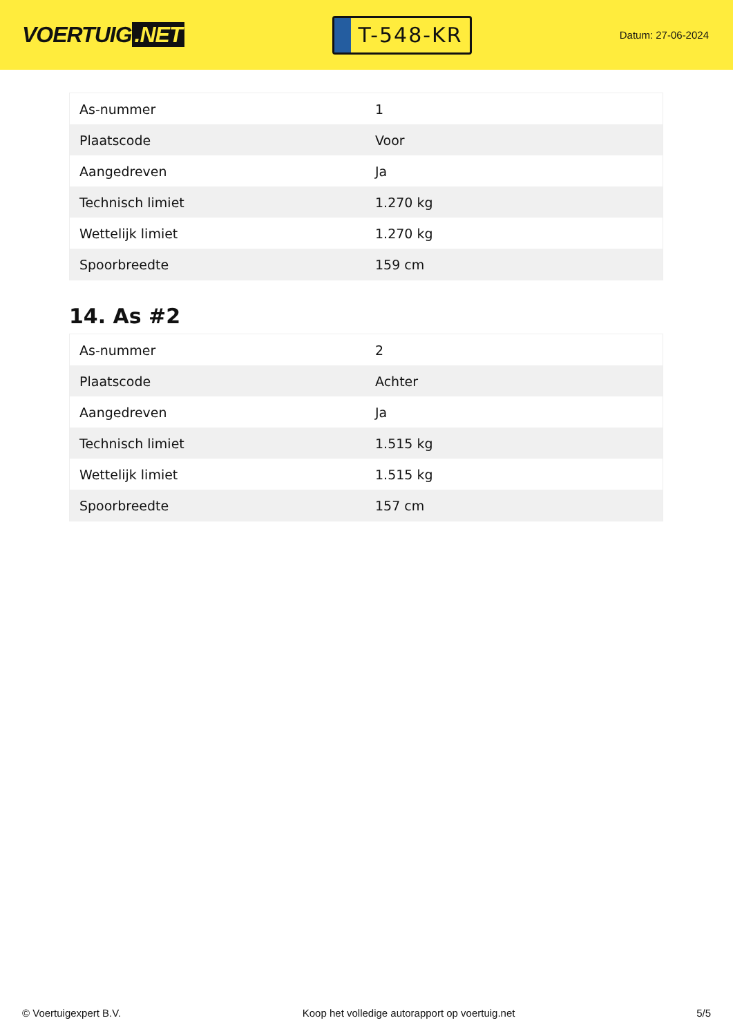VOERTUIG.NET
T-548-KR
Datum: 27-06-2024
| As-nummer | 1 |
| Plaatscode | Voor |
| Aangedreven | Ja |
| Technisch limiet | 1.270 kg |
| Wettelijk limiet | 1.270 kg |
| Spoorbreedte | 159 cm |
14. As #2
| As-nummer | 2 |
| Plaatscode | Achter |
| Aangedreven | Ja |
| Technisch limiet | 1.515 kg |
| Wettelijk limiet | 1.515 kg |
| Spoorbreedte | 157 cm |
© Voertuigexpert B.V. Koop het volledige autorapport op voertuig.net 5/5